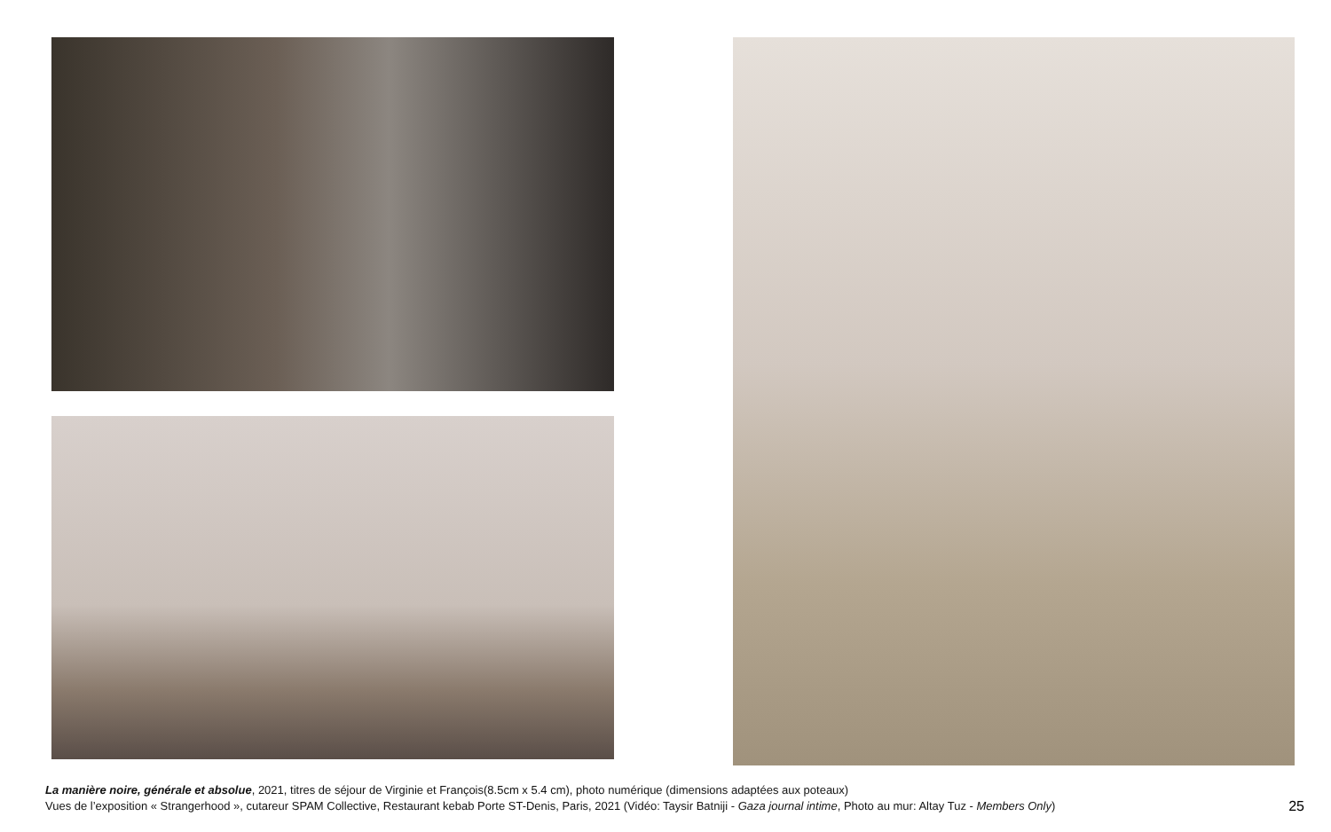La manière noire, générale et absolue, 2021, titres de séjour de Virginie et François(8.5cm x 5.4 cm), photo numérique (dimensions adaptées aux poteaux)
Vues de l’exposition « Strangerhood », cutareur SPAM Collective, Restaurant kebab Porte ST-Denis, Paris, 2021 (Vidéo: Taysir Batniji - Gaza journal intime, Photo au mur: Altay Tuz - Members Only)
25